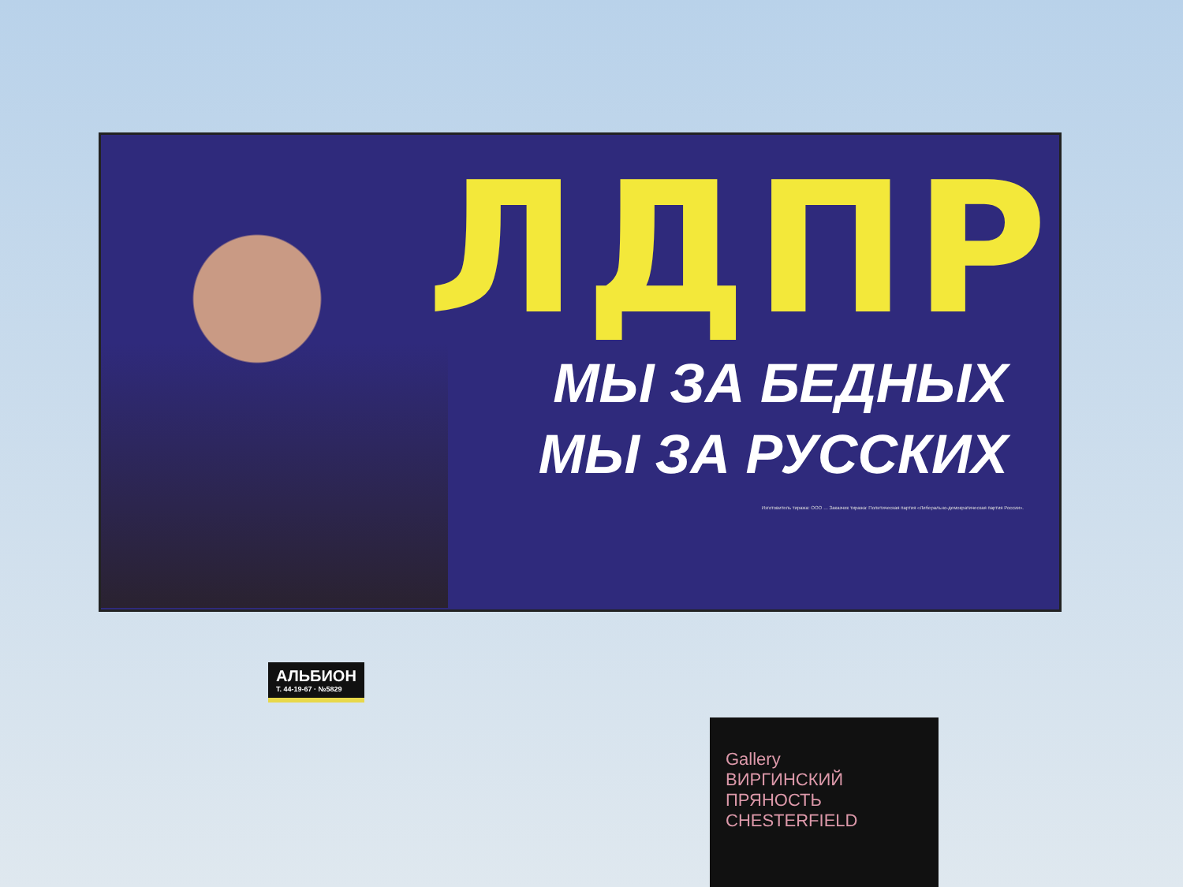ЛДПР
МЫ ЗА БЕДНЫХ
МЫ ЗА РУССКИХ
Изготовитель тиража: ООО … Заказчик тиража: Политическая партия «Либерально-демократическая партия России».
АЛЬБИОН
Т. 44-19-67 · №5829
Gallery
ВИРГИНСКИЙ ПРЯНОСТЬ CHESTERFIELD